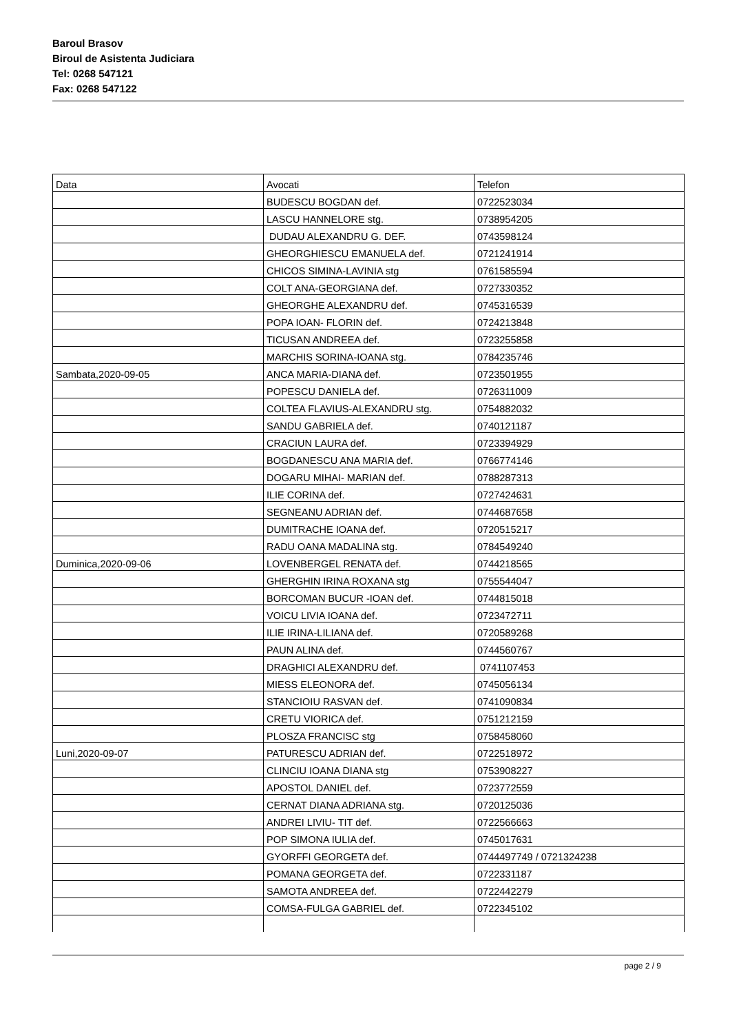Baroul Brasov
Biroul de Asistenta Judiciara
Tel: 0268 547121
Fax: 0268 547122
| Data | Avocati | Telefon |
| | BUDESCU BOGDAN def. | 0722523034 |
| | LASCU HANNELORE stg. | 0738954205 |
| | DUDAU ALEXANDRU G. DEF. | 0743598124 |
| | GHEORGHIESCU EMANUELA def. | 0721241914 |
| | CHICOS SIMINA-LAVINIA stg | 0761585594 |
| | COLT ANA-GEORGIANA def. | 0727330352 |
| | GHEORGHE ALEXANDRU def. | 0745316539 |
| | POPA IOAN- FLORIN def. | 0724213848 |
| | TICUSAN ANDREEA def. | 0723255858 |
| | MARCHIS SORINA-IOANA stg. | 0784235746 |
| Sambata,2020-09-05 | ANCA MARIA-DIANA def. | 0723501955 |
| | POPESCU DANIELA def. | 0726311009 |
| | COLTEA FLAVIUS-ALEXANDRU stg. | 0754882032 |
| | SANDU GABRIELA def. | 0740121187 |
| | CRACIUN LAURA def. | 0723394929 |
| | BOGDANESCU ANA MARIA def. | 0766774146 |
| | DOGARU MIHAI- MARIAN def. | 0788287313 |
| | ILIE CORINA def. | 0727424631 |
| | SEGNEANU ADRIAN def. | 0744687658 |
| | DUMITRACHE IOANA def. | 0720515217 |
| | RADU OANA MADALINA stg. | 0784549240 |
| Duminica,2020-09-06 | LOVENBERGEL RENATA def. | 0744218565 |
| | GHERGHIN IRINA ROXANA stg | 0755544047 |
| | BORCOMAN BUCUR -IOAN def. | 0744815018 |
| | VOICU LIVIA IOANA def. | 0723472711 |
| | ILIE IRINA-LILIANA def. | 0720589268 |
| | PAUN ALINA def. | 0744560767 |
| | DRAGHICI ALEXANDRU def. | 0741107453 |
| | MIESS ELEONORA def. | 0745056134 |
| | STANCIOIU RASVAN def. | 0741090834 |
| | CRETU VIORICA def. | 0751212159 |
| | PLOSZA FRANCISC stg | 0758458060 |
| Luni,2020-09-07 | PATURESCU ADRIAN def. | 0722518972 |
| | CLINCIU IOANA DIANA stg | 0753908227 |
| | APOSTOL DANIEL def. | 0723772559 |
| | CERNAT DIANA ADRIANA stg. | 0720125036 |
| | ANDREI LIVIU- TIT def. | 0722566663 |
| | POP SIMONA IULIA def. | 0745017631 |
| | GYORFFI GEORGETA def. | 0744497749 / 0721324238 |
| | POMANA GEORGETA def. | 0722331187 |
| | SAMOTA ANDREEA def. | 0722442279 |
| | COMSA-FULGA GABRIEL def. | 0722345102 |
page 2 / 9